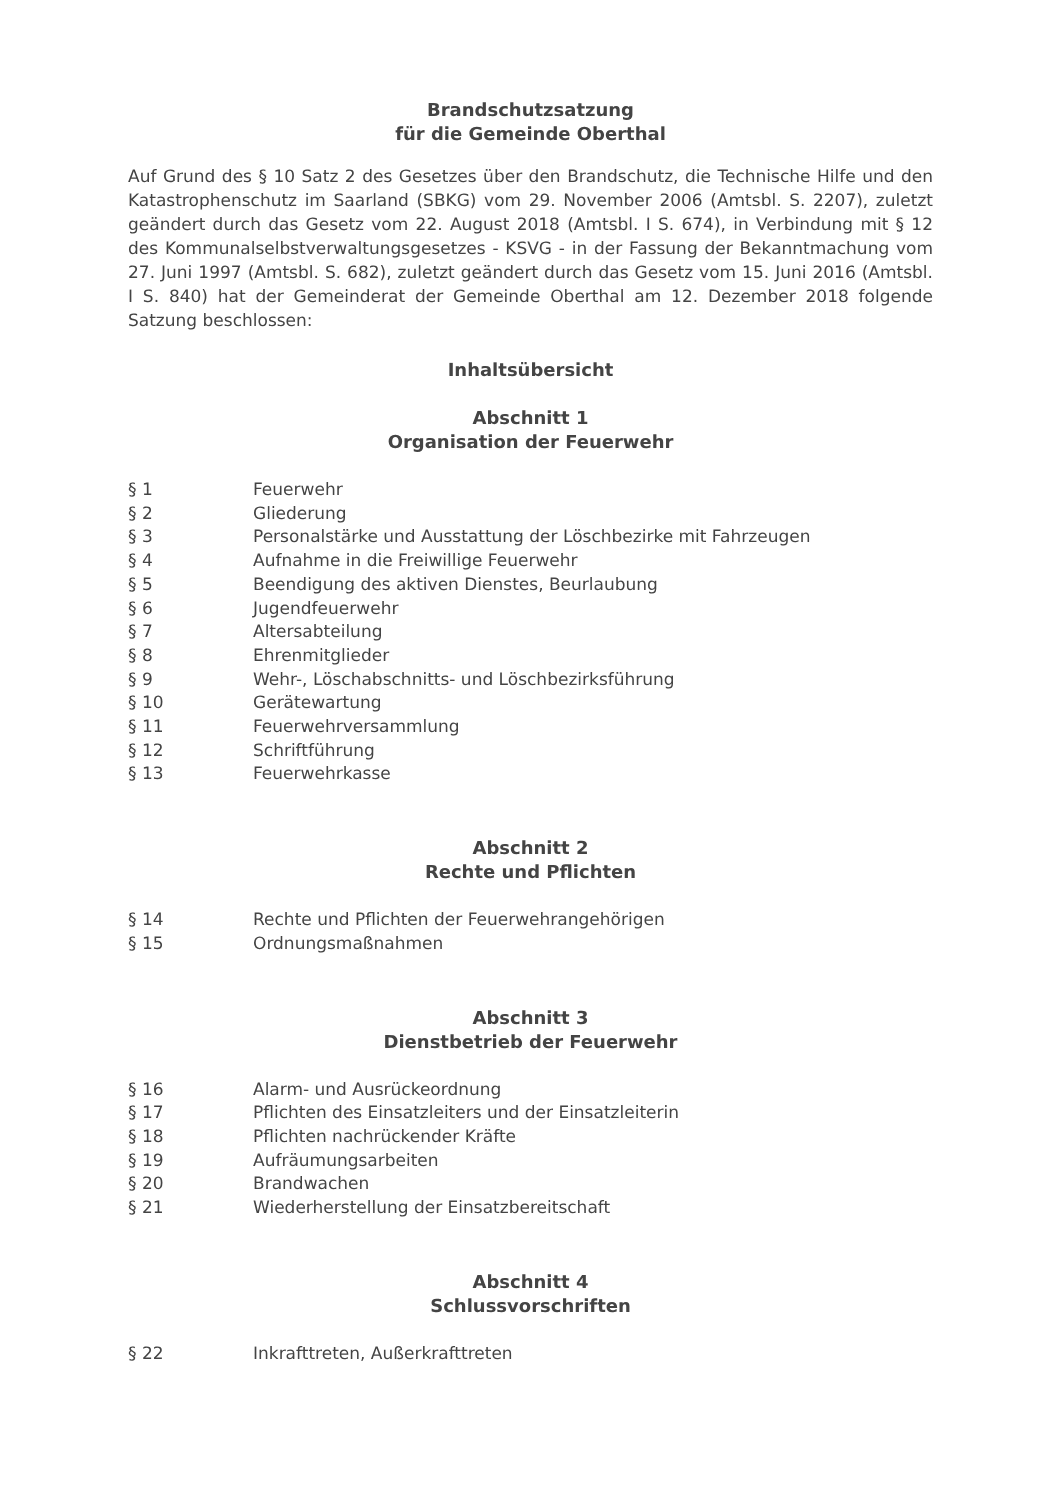Brandschutzsatzung
für die Gemeinde Oberthal
Auf Grund des § 10 Satz 2 des Gesetzes über den Brandschutz, die Technische Hilfe und den Katastrophenschutz im Saarland (SBKG) vom 29. November 2006 (Amtsbl. S. 2207), zuletzt geändert durch das Gesetz vom 22. August 2018 (Amtsbl. I S. 674), in Verbindung mit § 12 des Kommunalselbstverwaltungsgesetzes - KSVG - in der Fassung der Bekanntmachung vom 27. Juni 1997 (Amtsbl. S. 682), zuletzt geändert durch das Gesetz vom 15. Juni 2016 (Amtsbl. I S. 840) hat der Gemeinderat der Gemeinde Oberthal am 12. Dezember 2018 folgende Satzung beschlossen:
Inhaltsübersicht
Abschnitt 1
Organisation der Feuerwehr
| § 1 | Feuerwehr |
| § 2 | Gliederung |
| § 3 | Personalstärke und Ausstattung der Löschbezirke mit Fahrzeugen |
| § 4 | Aufnahme in die Freiwillige Feuerwehr |
| § 5 | Beendigung des aktiven Dienstes, Beurlaubung |
| § 6 | Jugendfeuerwehr |
| § 7 | Altersabteilung |
| § 8 | Ehrenmitglieder |
| § 9 | Wehr-, Löschabschnitts- und Löschbezirksführung |
| § 10 | Gerätewartung |
| § 11 | Feuerwehrversammlung |
| § 12 | Schriftführung |
| § 13 | Feuerwehrkasse |
Abschnitt 2
Rechte und Pflichten
| § 14 | Rechte und Pflichten der Feuerwehrangehörigen |
| § 15 | Ordnungsmaßnahmen |
Abschnitt 3
Dienstbetrieb der Feuerwehr
| § 16 | Alarm- und Ausrückeordnung |
| § 17 | Pflichten des Einsatzleiters und der Einsatzleiterin |
| § 18 | Pflichten nachrückender Kräfte |
| § 19 | Aufräumungsarbeiten |
| § 20 | Brandwachen |
| § 21 | Wiederherstellung der Einsatzbereitschaft |
Abschnitt 4
Schlussvorschriften
| § 22 | Inkrafttreten, Außerkrafttreten |